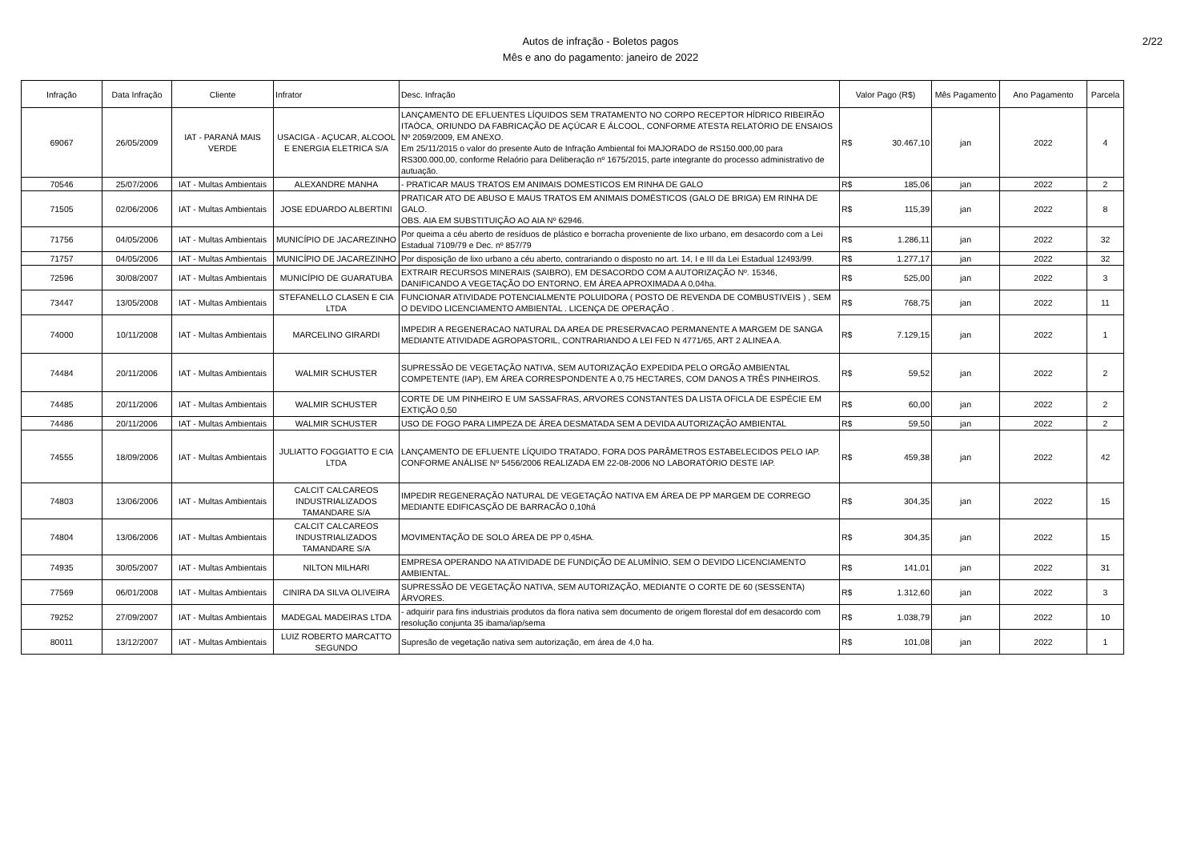Autos de infração - Boletos pagos
Mês e ano do pagamento: janeiro de 2022
2/22
| Infração | Data Infração | Cliente | Infrator | Desc. Infração | Valor Pago (R$) | Mês Pagamento | Ano Pagamento | Parcela |
| --- | --- | --- | --- | --- | --- | --- | --- | --- |
| 69067 | 26/05/2009 | IAT - PARANÁ MAIS VERDE | USACIGA - AÇUCAR, ALCOOL E ENERGIA ELETRICA S/A | LANÇAMENTO DE EFLUENTES LÍQUIDOS SEM TRATAMENTO NO CORPO RECEPTOR HÍDRICO RIBEIRÃO ITAÓCA, ORIUNDO DA FABRICAÇÃO DE AÇÚCAR E ÁLCOOL, CONFORME ATESTA RELATÓRIO DE ENSAIOS Nº 2059/2009, EM ANEXO. Em 25/11/2015 o valor do presente Auto de Infração Ambiental foi MAJORADO de RS150.000,00 para RS300.000,00, conforme Relaório para Deliberação nº 1675/2015, parte integrante do processo administrativo de autuação. | R$ 30.467,10 | jan | 2022 | 4 |
| 70546 | 25/07/2006 | IAT - Multas Ambientais | ALEXANDRE MANHA | - PRATICAR MAUS TRATOS EM ANIMAIS DOMESTICOS EM RINHA DE GALO | R$ 185,06 | jan | 2022 | 2 |
| 71505 | 02/06/2006 | IAT - Multas Ambientais | JOSE EDUARDO ALBERTINI | PRATICAR ATO DE ABUSO E MAUS TRATOS EM ANIMAIS DOMÉSTICOS (GALO DE BRIGA) EM RINHA DE GALO. OBS. AIA EM SUBSTITUIÇÃO AO AIA Nº 62946. | R$ 115,39 | jan | 2022 | 8 |
| 71756 | 04/05/2006 | IAT - Multas Ambientais | MUNICÍPIO DE JACAREZINHO | Por queima a céu aberto de resíduos de plástico e borracha proveniente de lixo urbano, em desacordo com a Lei Estadual 7109/79 e Dec. nº 857/79 | R$ 1.286,11 | jan | 2022 | 32 |
| 71757 | 04/05/2006 | IAT - Multas Ambientais | MUNICÍPIO DE JACAREZINHO | Por disposição de lixo urbano a céu aberto, contrariando o disposto no art. 14, I e III da Lei Estadual 12493/99. | R$ 1.277,17 | jan | 2022 | 32 |
| 72596 | 30/08/2007 | IAT - Multas Ambientais | MUNICÍPIO DE GUARATUBA | EXTRAIR RECURSOS MINERAIS (SAIBRO), EM DESACORDO COM A AUTORIZAÇÃO Nº. 15346, DANIFICANDO A VEGETAÇÃO DO ENTORNO, EM ÁREA APROXIMADA A 0,04ha. | R$ 525,00 | jan | 2022 | 3 |
| 73447 | 13/05/2008 | IAT - Multas Ambientais | STEFANELLO CLASEN E CIA LTDA | FUNCIONAR ATIVIDADE POTENCIALMENTE POLUIDORA ( POSTO DE REVENDA DE COMBUSTIVEIS ) , SEM O DEVIDO LICENCIAMENTO AMBIENTAL . LICENÇA DE OPERAÇÃO . | R$ 768,75 | jan | 2022 | 11 |
| 74000 | 10/11/2008 | IAT - Multas Ambientais | MARCELINO GIRARDI | IMPEDIR A REGENERACAO NATURAL DA AREA DE PRESERVACAO PERMANENTE A MARGEM DE SANGA MEDIANTE ATIVIDADE AGROPASTORIL, CONTRARIANDO A LEI FED N 4771/65, ART 2 ALINEA A. | R$ 7.129,15 | jan | 2022 | 1 |
| 74484 | 20/11/2006 | IAT - Multas Ambientais | WALMIR SCHUSTER | SUPRESSÃO DE VEGETAÇÃO NATIVA, SEM AUTORIZAÇÃO EXPEDIDA PELO ORGÃO AMBIENTAL COMPETENTE (IAP), EM ÁREA CORRESPONDENTE A 0,75 HECTARES, COM DANOS A TRÊS PINHEIROS. | R$ 59,52 | jan | 2022 | 2 |
| 74485 | 20/11/2006 | IAT - Multas Ambientais | WALMIR SCHUSTER | CORTE DE UM PINHEIRO E UM SASSAFRAS, ARVORES CONSTANTES DA LISTA OFICLA DE ESPÉCIE EM EXTIÇÃO 0,50 | R$ 60,00 | jan | 2022 | 2 |
| 74486 | 20/11/2006 | IAT - Multas Ambientais | WALMIR SCHUSTER | USO DE FOGO PARA LIMPEZA DE ÁREA DESMATADA SEM A DEVIDA AUTORIZAÇÃO AMBIENTAL | R$ 59,50 | jan | 2022 | 2 |
| 74555 | 18/09/2006 | IAT - Multas Ambientais | JULIATTO FOGGIATTO E CIA LTDA | LANÇAMENTO DE EFLUENTE LÍQUIDO TRATADO, FORA DOS PARÂMETROS ESTABELECIDOS PELO IAP. CONFORME ANÁLISE Nº 5456/2006 REALIZADA EM 22-08-2006 NO LABORATÓRIO DESTE IAP. | R$ 459,38 | jan | 2022 | 42 |
| 74803 | 13/06/2006 | IAT - Multas Ambientais | CALCIT CALCAREOS INDUSTRIALIZADOS TAMANDARE S/A | IMPEDIR REGENERAÇÃO NATURAL DE VEGETAÇÃO NATIVA EM ÁREA DE PP MARGEM DE CORREGO MEDIANTE EDIFICASÇÃO DE BARRACÃO 0,10há | R$ 304,35 | jan | 2022 | 15 |
| 74804 | 13/06/2006 | IAT - Multas Ambientais | CALCIT CALCAREOS INDUSTRIALIZADOS TAMANDARE S/A | MOVIMENTAÇÃO DE SOLO ÁREA DE PP 0,45HA. | R$ 304,35 | jan | 2022 | 15 |
| 74935 | 30/05/2007 | IAT - Multas Ambientais | NILTON MILHARI | EMPRESA OPERANDO NA ATIVIDADE DE FUNDIÇÃO DE ALUMÍNIO, SEM O DEVIDO LICENCIAMENTO AMBIENTAL. | R$ 141,01 | jan | 2022 | 31 |
| 77569 | 06/01/2008 | IAT - Multas Ambientais | CINIRA DA SILVA OLIVEIRA | SUPRESSÃO DE VEGETAÇÃO NATIVA, SEM AUTORIZAÇÃO, MEDIANTE O CORTE DE 60 (SESSENTA) ÁRVORES. | R$ 1.312,60 | jan | 2022 | 3 |
| 79252 | 27/09/2007 | IAT - Multas Ambientais | MADEGAL MADEIRAS LTDA | - adquirir para fins industriais produtos da flora nativa sem documento de origem florestal dof em desacordo com resolução conjunta 35 ibama/iap/sema | R$ 1.038,79 | jan | 2022 | 10 |
| 80011 | 13/12/2007 | IAT - Multas Ambientais | LUIZ ROBERTO MARCATTO SEGUNDO | Supresão de vegetação nativa sem autorização, em área de 4,0 ha. | R$ 101,08 | jan | 2022 | 1 |